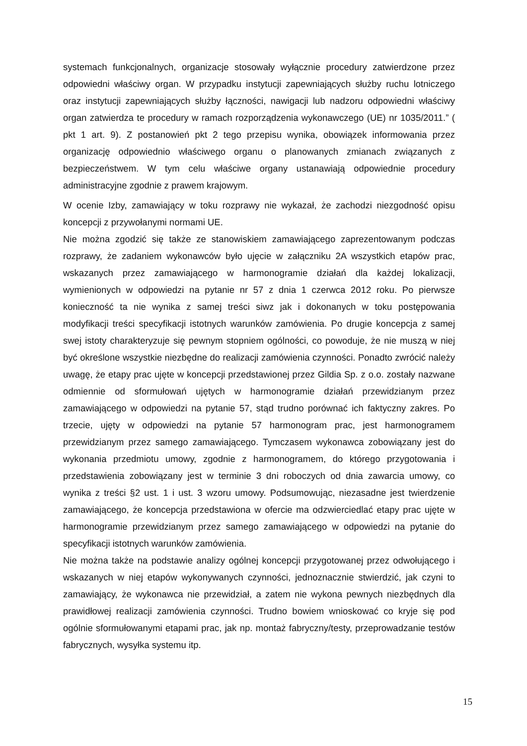systemach funkcjonalnych, organizacje stosowały wyłącznie procedury zatwierdzone przez odpowiedni właściwy organ. W przypadku instytucji zapewniających służby ruchu lotniczego oraz instytucji zapewniających służby łączności, nawigacji lub nadzoru odpowiedni właściwy organ zatwierdza te procedury w ramach rozporządzenia wykonawczego (UE) nr 1035/2011.” ( pkt 1 art. 9). Z postanowień pkt 2 tego przepisu wynika, obowiązek informowania przez organizację odpowiednio właściwego organu o planowanych zmianach związanych z bezpieczeństwem. W tym celu właściwe organy ustanawiają odpowiednie procedury administracyjne zgodnie z prawem krajowym.
W ocenie Izby, zamawiający w toku rozprawy nie wykazał, że zachodzi niezgodność opisu koncepcji z przywołanymi normami UE.
Nie można zgodzić się także ze stanowiskiem zamawiającego zaprezentowanym podczas rozprawy, że zadaniem wykonawców było ujęcie w załączniku 2A wszystkich etapów prac, wskazanych przez zamawiającego w harmonogramie działań dla każdej lokalizacji, wymienionych w odpowiedzi na pytanie nr 57 z dnia 1 czerwca 2012 roku. Po pierwsze konieczność ta nie wynika z samej treści siwz jak i dokonanych w toku postępowania modyfikacji treści specyfikacji istotnych warunków zamówienia. Po drugie koncepcja z samej swej istoty charakteryzuje się pewnym stopniem ogólności, co powoduje, że nie muszą w niej być określone wszystkie niezbędne do realizacji zamówienia czynności. Ponadto zwrócić należy uwagę, że etapy prac ujęte w koncepcji przedstawionej przez Gildia Sp. z o.o. zostały nazwane odmiennie od sformułowań ujętych w harmonogramie działań przewidzianym przez zamawiającego w odpowiedzi na pytanie 57, stąd trudno porównać ich faktyczny zakres. Po trzecie, ujęty w odpowiedzi na pytanie 57 harmonogram prac, jest harmonogramem przewidzianym przez samego zamawiającego. Tymczasem wykonawca zobowiązany jest do wykonania przedmiotu umowy, zgodnie z harmonogramem, do którego przygotowania i przedstawienia zobowiązany jest w terminie 3 dni roboczych od dnia zawarcia umowy, co wynika z treści §2 ust. 1 i ust. 3 wzoru umowy. Podsumowując, niezasadne jest twierdzenie zamawiającego, że koncepcja przedstawiona w ofercie ma odzwierciedlać etapy prac ujęte w harmonogramie przewidzianym przez samego zamawiającego w odpowiedzi na pytanie do specyfikacji istotnych warunków zamówienia.
Nie można także na podstawie analizy ogólnej koncepcji przygotowanej przez odwołującego i wskazanych w niej etapów wykonywanych czynności, jednoznacznie stwierdzić, jak czyni to zamawiający, że wykonawca nie przewidział, a zatem nie wykona pewnych niezbędnych dla prawidłowej realizacji zamówienia czynności. Trudno bowiem wnioskować co kryje się pod ogólnie sformułowanymi etapami prac, jak np. montaż fabryczny/testy, przeprowadzanie testów fabrycznych, wysyłka systemu itp.
15